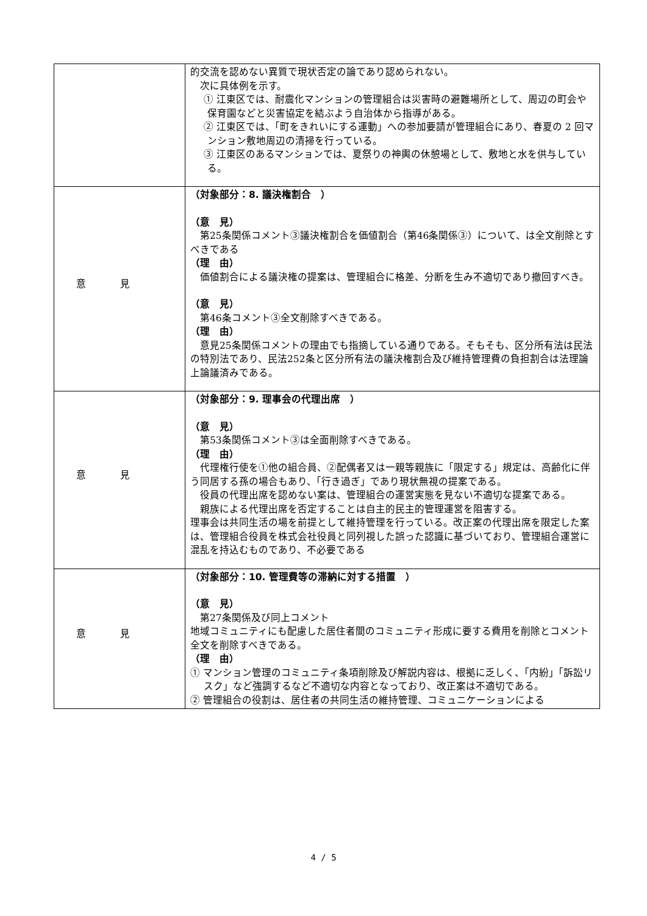| | 的交流を認めない異質で現状否定の論であり認められない。 次に具体例を示す。 ① 江東区では、耐震化マンションの管理組合は災害時の避難場所として、周辺の町会や保育園などと災害協定を結ぶよう自治体から指導がある。 ② 江東区では、「町をきれいにする運動」への参加要請が管理組合にあり、春夏の 2 回マンション敷地周辺の清掃を行っている。 ③ 江東区のあるマンションでは、夏祭りの神輿の休憩場として、敷地と水を供与している。 |
| 意見 | （対象部分：8. 議決権割合 ） （意 見） 第25条関係コメント③議決権割合を価値割合（第46条関係③）について、は全文削除とすべきである （理 由） 価値割合による議決権の提案は、管理組合に格差、分断を生み不適切であり撤回すべき。 （意 見） 第46条コメント③全文削除すべきである。 （理 由） 意見25条関係コメントの理由でも指摘している通りである。そもそも、区分所有法は民法の特別法であり、民法252条と区分所有法の議決権割合及び維持管理費の負担割合は法理論上論議済みである。 |
| 意見 | （対象部分：9. 理事会の代理出席 ） （意 見） 第53条関係コメント③は全面削除すべきである。 （理 由） 代理権行使を①他の組合員、②配偶者又は一親等親族に「限定する」規定は、高齢化に伴う同居する孫の場合もあり、「行き過ぎ」であり現状無視の提案である。 役員の代理出席を認めない案は、管理組合の運営実態を見ない不適切な提案である。 親族による代理出席を否定することは自主的民主的管理運営を阻害する。 理事会は共同生活の場を前提として維持管理を行っている。改正案の代理出席を限定した案は、管理組合役員を株式会社役員と同列視した誤った認識に基づいており、管理組合運営に混乱を持込むものであり、不必要である |
| 意見 | （対象部分：10. 管理費等の滞納に対する措置 ） （意 見） 第27条関係及び同上コメント 地域コミュニティにも配慮した居住者間のコミュニティ形成に要する費用を削除とコメント全文を削除すべきである。 （理 由） ① マンション管理のコミュニティ条項削除及び解説内容は、根拠に乏しく、「内紛」「訴訟リスク」など強調するなど不適切な内容となっており、改正案は不適切である。 ② 管理組合の役割は、居住者の共同生活の維持管理、コミュニケーションによる |
4 / 5